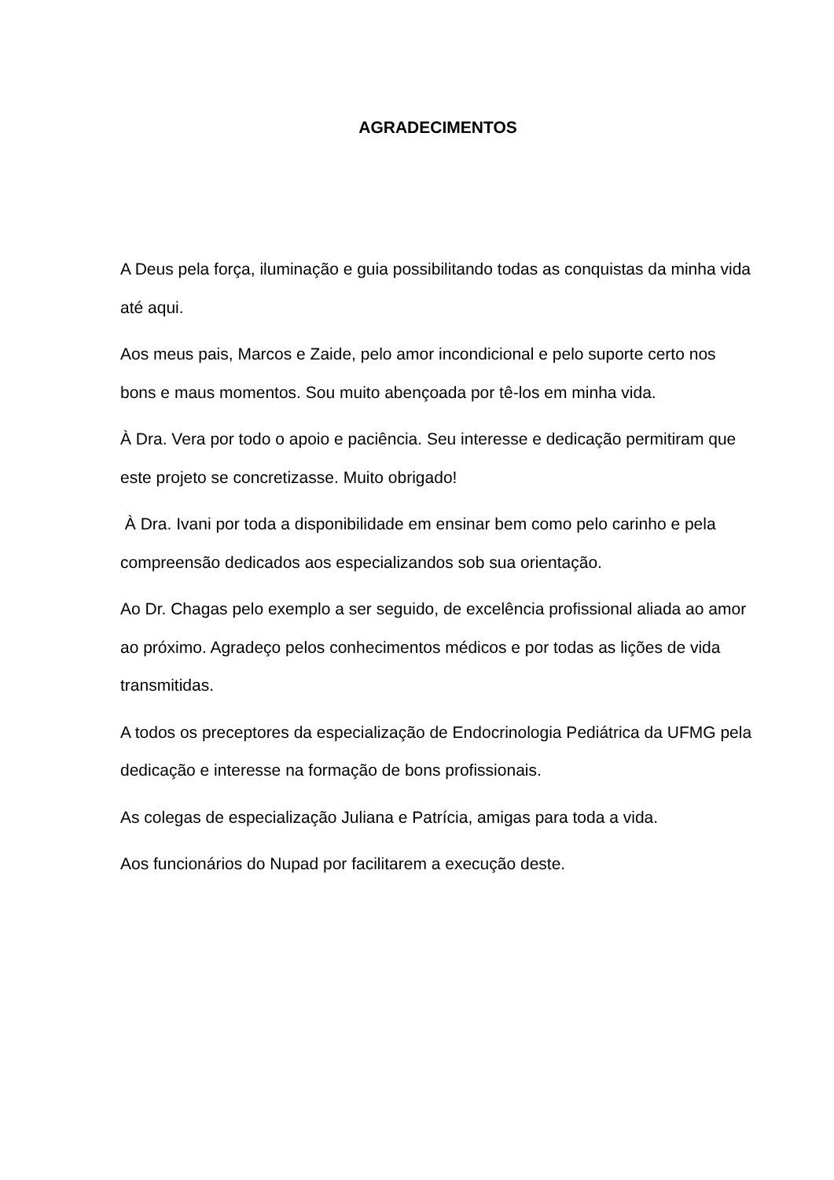AGRADECIMENTOS
A Deus pela força, iluminação e guia possibilitando todas as conquistas da minha vida até aqui.
Aos meus pais, Marcos e Zaide, pelo amor incondicional e pelo suporte certo nos bons e maus momentos. Sou muito abençoada por tê-los em minha vida.
À Dra. Vera por todo o apoio e paciência. Seu interesse e dedicação permitiram que este projeto se concretizasse. Muito obrigado!
À Dra. Ivani por toda a disponibilidade em ensinar bem como pelo carinho e pela compreensão dedicados aos especializandos sob sua orientação.
Ao Dr. Chagas pelo exemplo a ser seguido, de excelência profissional aliada ao amor ao próximo. Agradeço pelos conhecimentos médicos e por todas as lições de vida transmitidas.
A todos os preceptores da especialização de Endocrinologia Pediátrica da UFMG pela dedicação e interesse na formação de bons profissionais.
As colegas de especialização Juliana e Patrícia, amigas para toda a vida.
Aos funcionários do Nupad por facilitarem a execução deste.